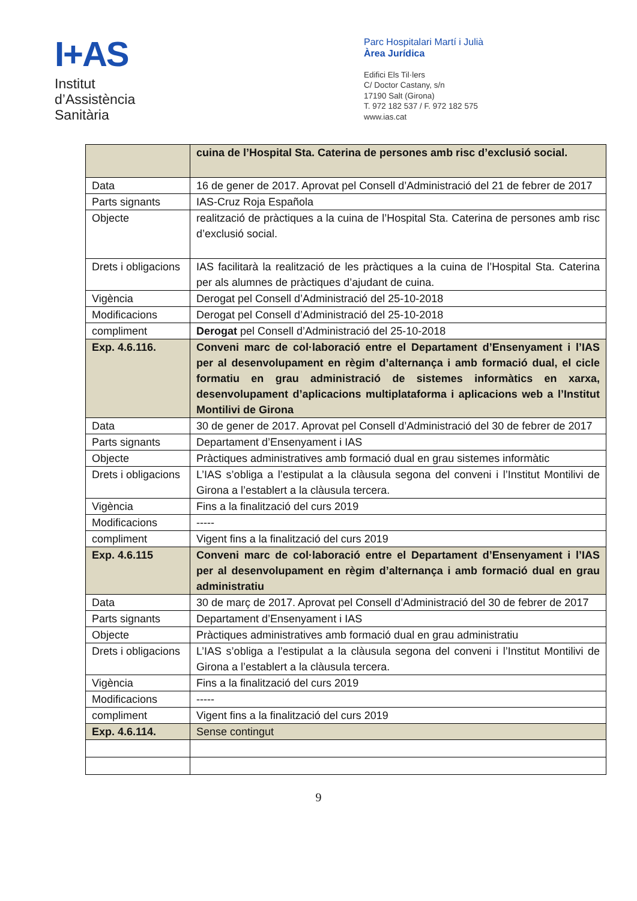I+AS
Institut
d’Assistència
Sanitària
Parc Hospitalari Martí i Julià
Àrea Jurídica
Edifici Els Til·lers
C/ Doctor Castany, s/n
17190 Salt (Girona)
T. 972 182 537 / F. 972 182 575
www.ias.cat
| | cuina de l’Hospital Sta. Caterina de persones amb risc d’exclusió social. |
| Data | 16 de gener de 2017. Aprovat pel Consell d’Administració del 21 de febrer de 2017 |
| Parts signants | IAS-Cruz Roja Española |
| Objecte | realització de pràctiques a la cuina de l’Hospital Sta. Caterina de persones amb risc d’exclusió social. |
| Drets i obligacions | IAS facilitarà la realització de les pràctiques a la cuina de l’Hospital Sta. Caterina per als alumnes de pràctiques d’ajudant de cuina. |
| Vigència | Derogat pel Consell d’Administració del 25-10-2018 |
| Modificacions | Derogat pel Consell d’Administració del 25-10-2018 |
| compliment | Derogat pel Consell d’Administració del 25-10-2018 |
| Exp. 4.6.116. | Conveni marc de col·laboració entre el Departament d’Ensenyament i l’IAS per al desenvolupament en règim d’alternança i amb formació dual, el cicle formatiu en grau administració de sistemes informàtics en xarxa, desenvolupament d’aplicacions multiplataforma i aplicacions web a l’Institut Montilivi de Girona |
| Data | 30 de gener de 2017. Aprovat pel Consell d’Administració del 30 de febrer de 2017 |
| Parts signants | Departament d’Ensenyament i IAS |
| Objecte | Pràctiques administratives amb formació dual en grau sistemes informàtic |
| Drets i obligacions | L’IAS s’obliga a l’estipulat a la clàusula segona del conveni i l’Institut Montilivi de Girona a l’establert a la clàusula tercera. |
| Vigència | Fins a la finalització del curs 2019 |
| Modificacions | ----- |
| compliment | Vigent fins a la finalització del curs 2019 |
| Exp. 4.6.115 | Conveni marc de col·laboració entre el Departament d’Ensenyament i l’IAS per al desenvolupament en règim d’alternança i amb formació dual en grau administratiu |
| Data | 30 de març de 2017. Aprovat pel Consell d’Administració del 30 de febrer de 2017 |
| Parts signants | Departament d’Ensenyament i IAS |
| Objecte | Pràctiques administratives amb formació dual en grau administratiu |
| Drets i obligacions | L’IAS s’obliga a l’estipulat a la clàusula segona del conveni i l’Institut Montilivi de Girona a l’establert a la clàusula tercera. |
| Vigència | Fins a la finalització del curs 2019 |
| Modificacions | ----- |
| compliment | Vigent fins a la finalització del curs 2019 |
| Exp. 4.6.114. | Sense contingut |
9